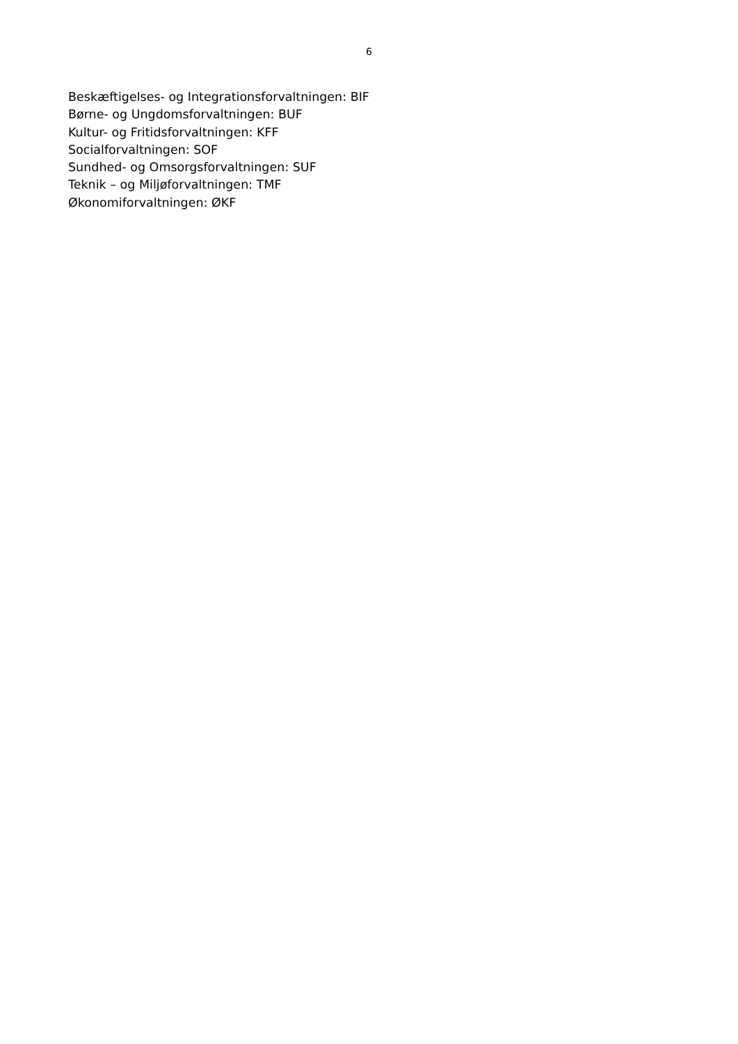6
Beskæftigelses- og Integrationsforvaltningen: BIF
Børne- og Ungdomsforvaltningen: BUF
Kultur- og Fritidsforvaltningen: KFF
Socialforvaltningen: SOF
Sundhed- og Omsorgsforvaltningen: SUF
Teknik – og Miljøforvaltningen: TMF
Økonomiforvaltningen: ØKF